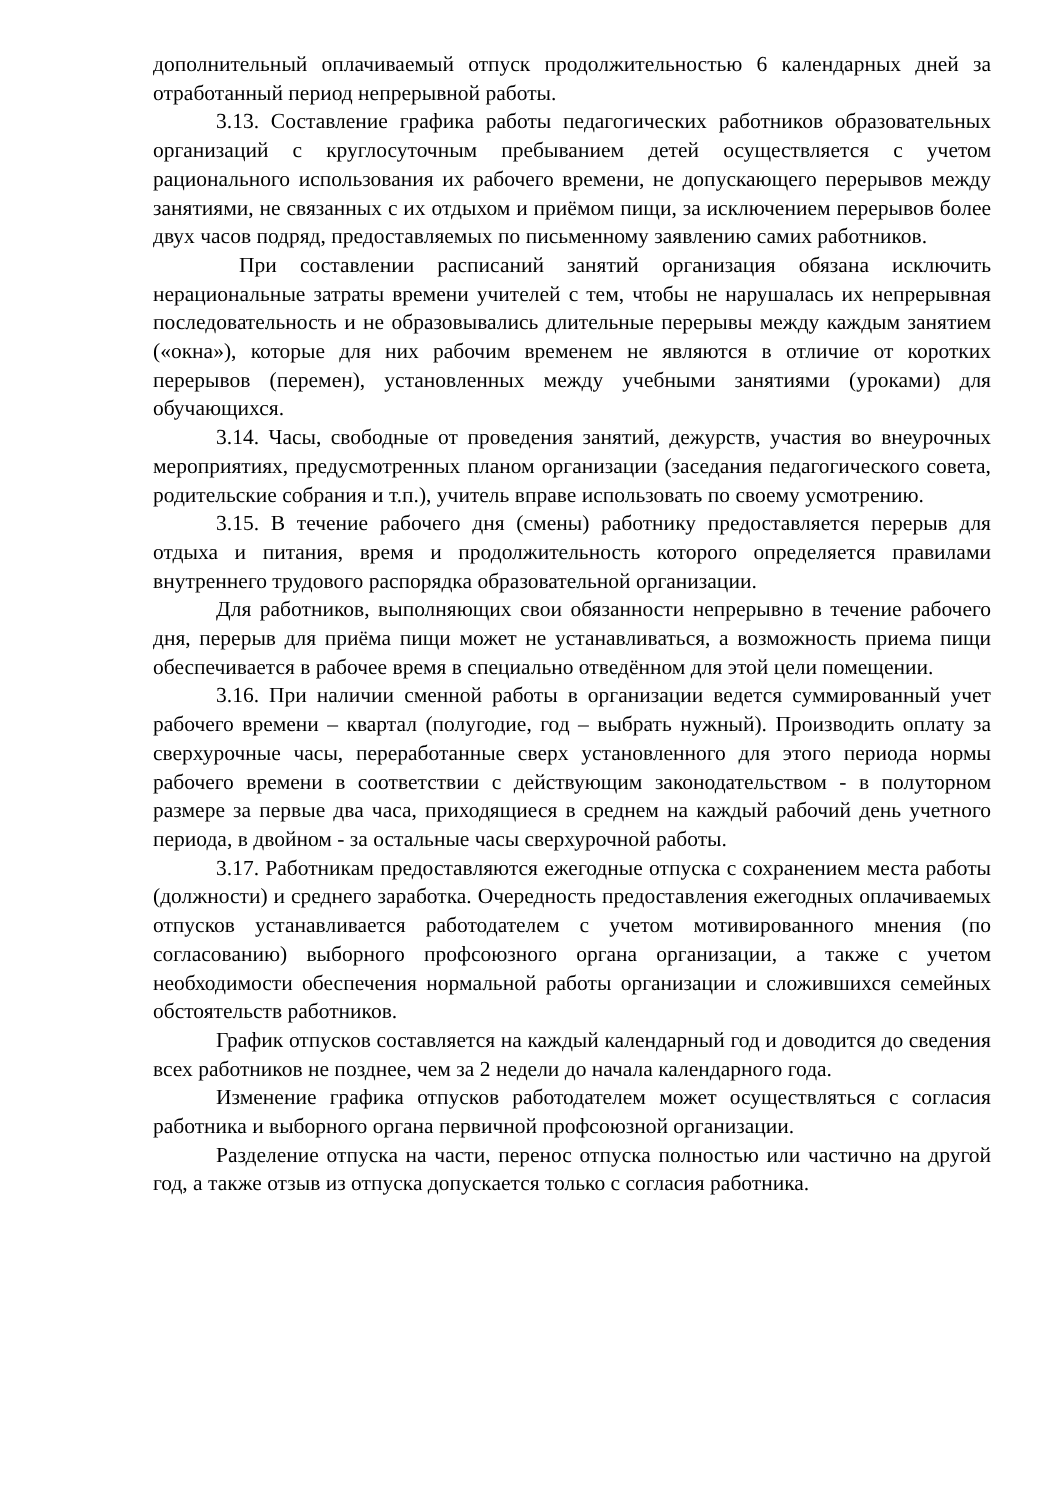дополнительный оплачиваемый отпуск продолжительностью 6 календарных дней за отработанный период непрерывной работы.
3.13. Составление графика работы педагогических работников образовательных организаций с круглосуточным пребыванием детей осуществляется с учетом рационального использования их рабочего времени, не допускающего перерывов между занятиями, не связанных с их отдыхом и приёмом пищи, за исключением перерывов более двух часов подряд, предоставляемых по письменному заявлению самих работников.
При составлении расписаний занятий организация обязана исключить нерациональные затраты времени учителей с тем, чтобы не нарушалась их непрерывная последовательность и не образовывались длительные перерывы между каждым занятием («окна»), которые для них рабочим временем не являются в отличие от коротких перерывов (перемен), установленных между учебными занятиями (уроками) для обучающихся.
3.14. Часы, свободные от проведения занятий, дежурств, участия во внеурочных мероприятиях, предусмотренных планом организации (заседания педагогического совета, родительские собрания и т.п.), учитель вправе использовать по своему усмотрению.
3.15. В течение рабочего дня (смены) работнику предоставляется перерыв для отдыха и питания, время и продолжительность которого определяется правилами внутреннего трудового распорядка образовательной организации.
Для работников, выполняющих свои обязанности непрерывно в течение рабочего дня, перерыв для приёма пищи может не устанавливаться, а возможность приема пищи обеспечивается в рабочее время в специально отведённом для этой цели помещении.
3.16. При наличии сменной работы в организации ведется суммированный учет рабочего времени – квартал (полугодие, год – выбрать нужный). Производить оплату за сверхурочные часы, переработанные сверх установленного для этого периода нормы рабочего времени в соответствии с действующим законодательством - в полуторном размере за первые два часа, приходящиеся в среднем на каждый рабочий день учетного периода, в двойном - за остальные часы сверхурочной работы.
3.17. Работникам предоставляются ежегодные отпуска с сохранением места работы (должности) и среднего заработка. Очередность предоставления ежегодных оплачиваемых отпусков устанавливается работодателем с учетом мотивированного мнения (по согласованию) выборного профсоюзного органа организации, а также с учетом необходимости обеспечения нормальной работы организации и сложившихся семейных обстоятельств работников.
График отпусков составляется на каждый календарный год и доводится до сведения всех работников не позднее, чем за 2 недели до начала календарного года.
Изменение графика отпусков работодателем может осуществляться с согласия работника и выборного органа первичной профсоюзной организации.
Разделение отпуска на части, перенос отпуска полностью или частично на другой год, а также отзыв из отпуска допускается только с согласия работника.